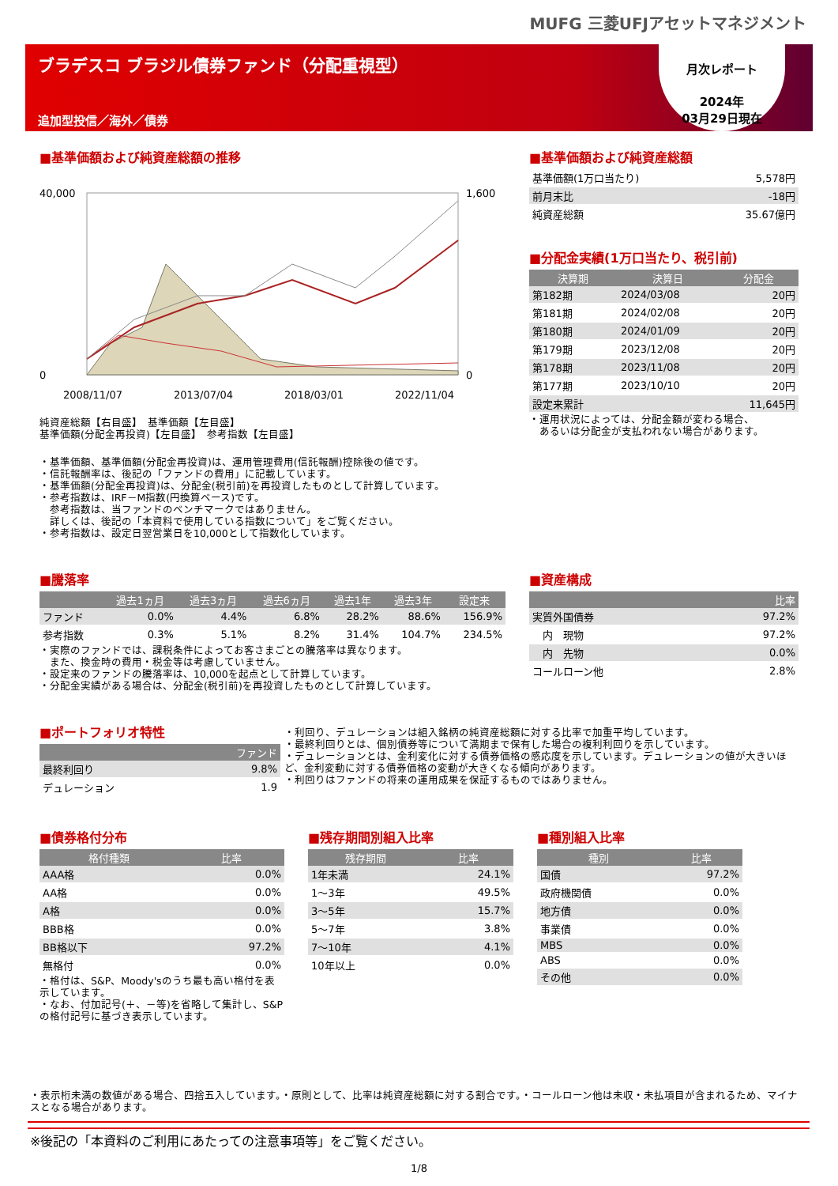MUFG 三菱UFJアセットマネジメント
ブラデスコ ブラジル債券ファンド（分配重視型）
追加型投信／海外／債券
月次レポート
2024年
03月29日現在
■基準価額および純資産総額の推移
40,000
0
1,600
0
2008/11/07
2013/07/04
2018/03/01
2022/11/04
純資産総額【右目盛】　基準価額【左目盛】
基準価額(分配金再投資)【左目盛】　参考指数【左目盛】
・基準価額、基準価額(分配金再投資)は、運用管理費用(信託報酬)控除後の値です。
・信託報酬率は、後記の「ファンドの費用」に記載しています。
・基準価額(分配金再投資)は、分配金(税引前)を再投資したものとして計算しています。
・参考指数は、IRF－M指数(円換算ベース)です。
　参考指数は、当ファンドのベンチマークではありません。
　詳しくは、後記の「本資料で使用している指数について」をご覧ください。
・参考指数は、設定日翌営業日を10,000として指数化しています。
■基準価額および純資産総額
| 基準価額(1万口当たり) | 5,578円 |
| 前月末比 | -18円 |
| 純資産総額 | 35.67億円 |
■分配金実績(1万口当たり、税引前)
| 決算期 | 決算日 | 分配金 |
| --- | --- | --- |
| 第182期 | 2024/03/08 | 20円 |
| 第181期 | 2024/02/08 | 20円 |
| 第180期 | 2024/01/09 | 20円 |
| 第179期 | 2023/12/08 | 20円 |
| 第178期 | 2023/11/08 | 20円 |
| 第177期 | 2023/10/10 | 20円 |
| 設定来累計 | | 11,645円 |
・運用状況によっては、分配金額が変わる場合、
　あるいは分配金が支払われない場合があります。
■騰落率
| | 過去1ヵ月 | 過去3ヵ月 | 過去6ヵ月 | 過去1年 | 過去3年 | 設定来 |
| --- | --- | --- | --- | --- | --- | --- |
| ファンド | 0.0% | 4.4% | 6.8% | 28.2% | 88.6% | 156.9% |
| 参考指数 | 0.3% | 5.1% | 8.2% | 31.4% | 104.7% | 234.5% |
・実際のファンドでは、課税条件によってお客さまごとの騰落率は異なります。
　また、換金時の費用・税金等は考慮していません。
・設定来のファンドの騰落率は、10,000を起点として計算しています。
・分配金実績がある場合は、分配金(税引前)を再投資したものとして計算しています。
■資産構成
| | 比率 |
| --- | --- |
| 実質外国債券 | 97.2% |
| 内 現物 | 97.2% |
| 内 先物 | 0.0% |
| コールローン他 | 2.8% |
■ポートフォリオ特性
| | ファンド |
| --- | --- |
| 最終利回り | 9.8% |
| デュレーション | 1.9 |
・利回り、デュレーションは組入銘柄の純資産総額に対する比率で加重平均しています。
・最終利回りとは、個別債券等について満期まで保有した場合の複利利回りを示しています。
・デュレーションとは、金利変化に対する債券価格の感応度を示しています。デュレーションの値が大きいほど、金利変動に対する債券価格の変動が大きくなる傾向があります。
・利回りはファンドの将来の運用成果を保証するものではありません。
■債券格付分布
| 格付種類 | 比率 |
| --- | --- |
| AAA格 | 0.0% |
| AA格 | 0.0% |
| A格 | 0.0% |
| BBB格 | 0.0% |
| BB格以下 | 97.2% |
| 無格付 | 0.0% |
・格付は、S&P、Moody'sのうち最も高い格付を表示しています。
・なお、付加記号(＋、－等)を省略して集計し、S&Pの格付記号に基づき表示しています。
■残存期間別組入比率
| 残存期間 | 比率 |
| --- | --- |
| 1年未満 | 24.1% |
| 1～3年 | 49.5% |
| 3～5年 | 15.7% |
| 5～7年 | 3.8% |
| 7～10年 | 4.1% |
| 10年以上 | 0.0% |
■種別組入比率
| 種別 | 比率 |
| --- | --- |
| 国債 | 97.2% |
| 政府機関債 | 0.0% |
| 地方債 | 0.0% |
| 事業債 | 0.0% |
| MBS | 0.0% |
| ABS | 0.0% |
| その他 | 0.0% |
・表示桁未満の数値がある場合、四捨五入しています。・原則として、比率は純資産総額に対する割合です。・コールローン他は未収・未払項目が含まれるため、マイナスとなる場合があります。
※後記の「本資料のご利用にあたっての注意事項等」をご覧ください。
1/8